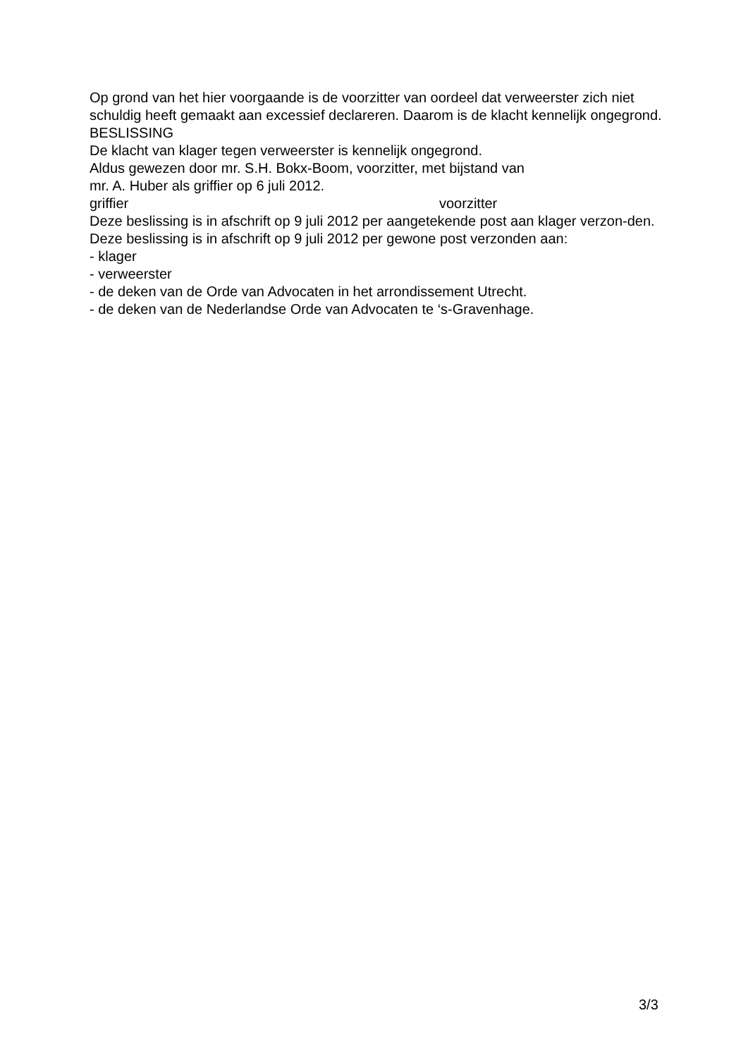Op grond van het hier voorgaande is de voorzitter van oordeel dat verweerster zich niet schuldig heeft gemaakt aan excessief declareren. Daarom is de klacht kennelijk ongegrond.
BESLISSING
De klacht van klager tegen verweerster is kennelijk ongegrond.
Aldus gewezen door mr. S.H. Bokx-Boom, voorzitter, met bijstand van
mr. A. Huber als griffier op 6 juli 2012.
griffier voorzitter
Deze beslissing is in afschrift op 9 juli 2012 per aangetekende post aan klager verzon-den.
Deze beslissing is in afschrift op 9 juli 2012 per gewone post verzonden aan:
- klager
- verweerster
- de deken van de Orde van Advocaten in het arrondissement Utrecht.
- de deken van de Nederlandse Orde van Advocaten te ‘s-Gravenhage.
3/3